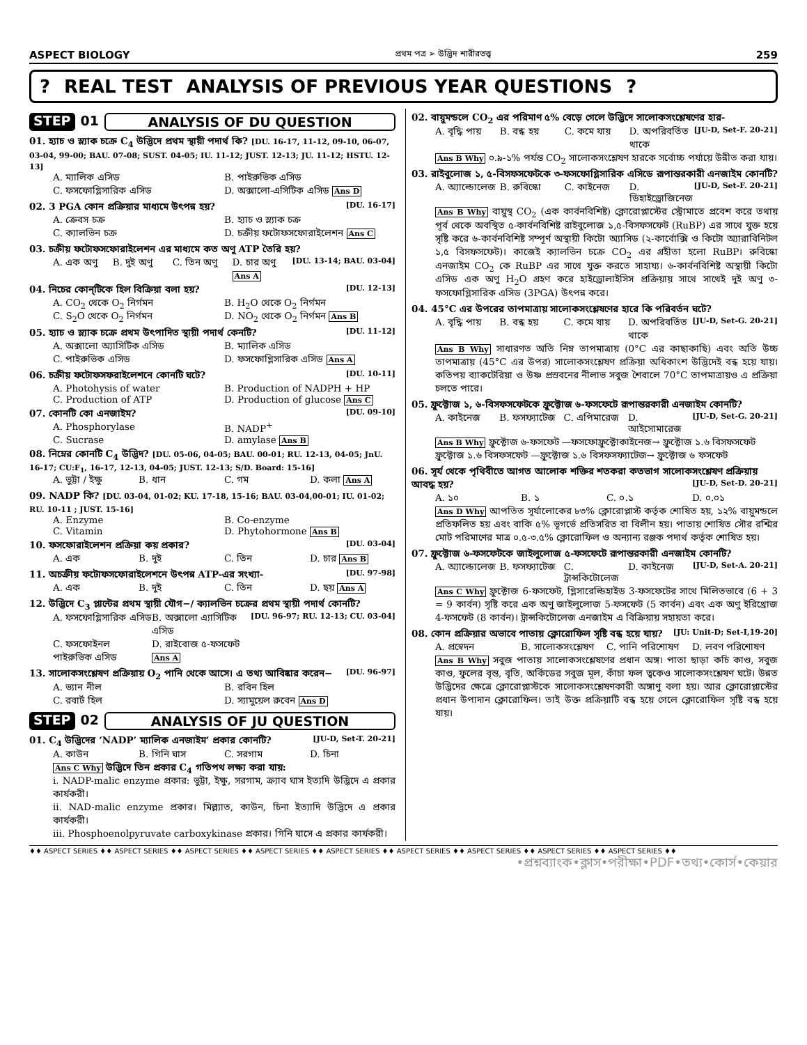ASPECT BIOLOGY প্রথম পত্র ➢ উদ্ভিদ শারীরতত্ত্ব 259
? REAL TEST ANALYSIS OF PREVIOUS YEAR QUESTIONS?
STEP 01 ANALYSIS OF DU QUESTION
01. হ্যাচ ও স্ল্যাক চক্রে C<sub>4</sub> উদ্ভিদে প্রথম স্থায়ী পদার্থ কি? [DU. 16-17, 11-12, 09-10, 06-07, 03-04, 99-00; BAU. 07-08; SUST. 04-05; IU. 11-12; JUST. 12-13; JU. 11-12; HSTU. 12-13]
A. ম্যালিক এসিড B. পাইরুভিক এসিড C. ফসফোগ্লিসারিক এসিড D. অক্সালো-এসিটিক এসিড Ans D
02. 3 PGA কোন প্রক্রিয়ার মাধ্যমে উৎপন্ন হয়? [DU. 16-17]
A. ক্রেবস চক্র B. হ্যাচ ও স্ল্যাক চক্র C. ক্যালভিন চক্র D. চক্রীয় ফটোফসফোরাইলেশন Ans C
03. চক্রীয় ফটোফসফোরাইলেশন এর মাধ্যমে কত অণু ATP তৈরি হয়? [DU. 13-14; BAU. 03-04]
A. এক অণু B. দুই অণু C. তিন অণু D. চার অণু Ans A
04. নিচের কোন্‌টিকে হিল বিক্রিয়া বলা হয়? [DU. 12-13]
A. CO<sub>2</sub> থেকে O<sub>2</sub> নির্গমন B. H<sub>2</sub>O থেকে O<sub>2</sub> নির্গমন C. S<sub>2</sub>O থেকে O<sub>2</sub> নির্গমন D. NO<sub>2</sub> থেকে O<sub>2</sub> নির্গমন Ans B
05. হ্যাচ ও স্ল্যাক চক্রে প্রথম উৎপাদিত স্থায়ী পদার্থ কেনটি? [DU. 11-12]
A. অক্সালো অ্যাসিটিক এসিড B. ম্যালিক এসিড C. পাইরুভিক এসিড D. ফসফোগ্লিসারিক এসিড Ans A
06. চক্রীয় ফটোফসফরাইলেশনে কোনটি ঘটে? [DU. 10-11]
A. Photohysis of water B. Production of NADPH + HP C. Production of ATP D. Production of glucose Ans C
07. কোনটি কো এনজাইম? [DU. 09-10]
A. Phosphorylase B. NADP<sup>+</sup> C. Sucrase D. amylase Ans B
08. নিম্নের কোনটি C<sub>4</sub> উদ্ভিদ? [DU. 05-06, 04-05; BAU. 00-01; RU. 12-13, 04-05; JnU. 16-17; CU:F<sub>1</sub>, 16-17, 12-13, 04-05; JUST. 12-13; S/D. Board: 15-16]
A. ভুট্টা / ইক্ষু B. ধান C. গম D. কলা Ans A
09. NADP কি? [DU. 03-04, 01-02; KU. 17-18, 15-16; BAU. 03-04,00-01; IU. 01-02; RU. 10-11 ; JUST. 15-16]
A. Enzyme B. Co-enzyme C. Vitamin D. Phytohormone Ans B
10. ফসফোরাইলেশন প্রক্রিয়া কয় প্রকার? [DU. 03-04]
A. এক B. দুই C. তিন D. চার Ans B
11. অচক্রীয় ফটোফসফোরাইলেশনে উৎপন্ন ATP-এর সংখ্যা- [DU. 97-98]
A. এক B. দুই C. তিন D. ছয় Ans A
12. উদ্ভিদে C<sub>3</sub> প্লান্টের প্রথম স্থায়ী যৌগ−/ ক্যালভিন চক্রের প্রথম স্থায়ী পদার্থ কোনটি? [DU. 96-97; RU. 12-13; CU. 03-04]
A. ফসফোগ্লিসারিক এসিড B. অক্সালো এ্যাসিটিক এসিড C. ফসফোইনল পাইরুভিক এসিড D. রাইবোজ ৫-ফসফেট Ans A
13. সালোকসংশ্লেষণ প্রক্রিয়ায় O<sub>2</sub> পানি থেকে আসে। এ তথ্য আবিষ্কার করেন− [DU. 96-97]
A. ভ্যান নীল B. রবিন হিল C. রবার্ট হিল D. স্যামুয়েল রুবেন Ans D
STEP 02 ANALYSIS OF JU QUESTION
01. C<sub>4</sub> উদ্ভিদের ‘NADP’ ম্যালিক এনজাইম’ প্রকার কোনটি? [JU-D, Set-T. 20-21]
A. কাউন B. গিনি ঘাস C. সরগাম D. চিনা
Ans C Why উদ্ভিদে তিন প্রকার C<sub>4</sub> গতিপথ লক্ষ্য করা যায়:
i. NADP-malic enzyme প্রকার: ভুট্টা, ইক্ষু, সরগাম, ক্র্যাব ঘাস ইত্যদি উদ্ভিদে এ প্রকার কার্যকরী।
ii. NAD-malic enzyme প্রকার। মিল্ল্যাত, কাউন, চিনা ইত্যাদি উদ্ভিদে এ প্রকার কার্যকরী।
iii. Phosphoenolpyruvate carboxykinase প্রকার। গিনি ঘাসে এ প্রকার কার্যকরী।
02. বায়ুমন্ডলে CO<sub>2</sub> এর পরিমাণ ৫% বেড়ে গেলে উদ্ভিদে সালোকসংশ্লেষণের হার- [JU-D, Set-F. 20-21]
A. বৃদ্ধি পায় B. বন্ধ হয় C. কমে যায় D. অপরিবর্তিত থাকে
Ans B Why ০.৯-১% পর্যন্ত CO<sub>2</sub> সালোকসংশ্লেষণ হারকে সর্বোচ্চ পর্যায়ে উন্নীত করা যায়।
03. রাইবুলোজ ১, ৫-বিসফসফেটকে ৩-ফসফোগ্লিসারিক এসিডে রূপান্তরকারী এনজাইম কোনটি? [JU-D, Set-F. 20-21]
A. অ্যাল্ডোলেজ B. রুবিস্কো C. কাইনেজ D. ডিহাইড্রোজিনেজ
Ans B Why বায়ুস্থ CO<sub>2</sub> (এক কার্বনবিশিষ্ট) ক্লোরোপ্লাস্টের স্ট্রোমাতে প্রবেশ করে তথায় পূর্ব থেকে অবস্থিত ৫-কার্বনবিশিষ্ট রাইবুলোজ ১,৫-বিসফসফেট (RuBP) এর সাথে যুক্ত হয়ে সৃষ্টি করে ৬-কার্বনবিশিষ্ট সম্পূর্ণ অস্থায়ী কিটো অ্যাসিড (২-কার্বোক্সি ও কিটো অ্যারাবিনিটল ১,৫ বিসফসফেট)। কাজেই ক্যালভিন চক্রে CO<sub>2</sub> এর গ্রহীতা হলো RuBP। রুবিস্কো এনজাইম CO<sub>2</sub> কে RuBP এর সাথে যুক্ত করতে সাহায্য। ৬-কার্বনবিশিষ্ট অস্থায়ী কিটো এসিড এক অণু H<sub>2</sub>O গ্রহণ করে হাইড্রোলাইসিস প্রক্রিয়ায় সাথে সাথেই দুই অণু ৩-ফসফোগ্লিসারিক এসিড (3PGA) উৎপন্ন করে।
04. 45°C এর উপরের তাপমাত্রায় সালোকসংশ্লেষণের হারে কি পরিবর্তন ঘটে? [JU-D, Set-G. 20-21]
A. বৃদ্ধি পায় B. বন্ধ হয় C. কমে যায় D. অপরিবর্তিত থাকে
Ans B Why সাধারণত অতি নিম্ন তাপমাত্রায় (0°C এর কাছাকাছি) এবং অতি উচ্চ তাপমাত্রায় (45°C এর উপর) সালোকসংশ্লেষণ প্রক্রিয়া অধিকাংশ উদ্ভিদেই বন্ধ হয়ে যায়। কতিপয় ব্যাকটেরিয়া ও উষ্ণ প্রস্রবনের নীলাভ সবুজ শৈবালে 70°C তাপমাত্রায়ও এ প্রক্রিয়া চলতে পারে।
05. ফ্রুক্টোজ ১, ৬-বিসফসফেটকে ফ্রুক্টোজ ৬-ফসফেটে রূপান্তরকারী এনজাইম কোনটি? [JU-D, Set-G. 20-21]
A. কাইনেজ B. ফসফ্যাটেজ C. এপিমারেজ D. আইসোমারেজ
Ans B Why ফ্রুক্টোজ ৬-ফসফেট —ফসফোফ্রুক্টোকাইনেজ→ ফ্রুক্টোজ ১.৬ বিসফসফেট
ফ্রুক্টোজ ১.৬ বিসফসফেট —ফ্রুক্টোজ ১.৬ বিসফসফ্যাটেজ→ ফ্রুক্টোজ ৬ ফসফেট
06. সূর্য থেকে পৃথিবীতে আগত আলোক শক্তির শতকরা কতভাগ সালোকসংশ্লেষণ প্রক্রিয়ায় আবদ্ধ হয়? [JU-D, Set-D. 20-21]
A. ১০ B. ১ C. ০.১ D. ০.০১
Ans D Why আপতিত সূর্যালোকের ৮৩% ক্লোরোপ্লাস্ট কর্তৃক শোষিত হয়, ১২% বায়ুমন্ডলে প্রতিফলিত হয় এবং বাকি ৫% ভূগর্ভে প্রতিসরিত বা বিলীন হয়। পাতায় শোষিত সৌর রশ্মির মোট পরিমাণের মাত্র ০.৫-৩.৫% ক্লোরোফিল ও অন্যান্য রঞ্জক পদার্থ কর্তৃক শোষিত হয়।
07. ফ্রুক্টোজ ৬-ফসফেটকে জাইলুলোজ ৫-ফসফেটে রূপান্তরকারী এনজাইম কোনটি? [JU-D, Set-A. 20-21]
A. অ্যাল্ডোলেজ B. ফসফ্যাটেজ C. ট্রান্সকিটোলেজ D. কাইনেজ
Ans C Why ফ্রুক্টোজ 6-ফসফেট, গ্লিসারেল্ডিহাইড 3-ফসফেটের সাথে মিলিতভাবে (6 + 3 = 9 কার্বন) সৃষ্টি করে এক অণু জাইলুলোজ 5-ফসফেট (5 কার্বন) এবং এক অণু ইরিথ্রোজ 4-ফসফেট (8 কার্বন)। ট্রান্সকিটোলেজ এনজাইম এ বিক্রিয়ায় সহায়তা করে।
08. কোন প্রক্রিয়ার অভাবে পাতায় ক্লোরোফিল সৃষ্টি বন্ধ হয়ে যায়? [JU: Unit-D; Set-I,19-20]
A. প্রস্বেদন B. সালোকসংশ্লেষণ C. পানি পরিশোষণ D. লবণ পরিশোষণ
Ans B Why সবুজ পাতায় সালোকসংশ্লেষণের প্রধান অঙ্গ। পাতা ছাড়া কচি কাণ্ড, সবুজ কাণ্ড, ফুলের বৃন্ত, বৃতি, অর্কিডের সবুজ মূল, কাঁচা ফল ত্বকেও সালোকসংশ্লেষণ ঘটে। উন্নত উদ্ভিদের ক্ষেত্রে ক্লোরোপ্লাস্টকে সালোকসংশ্লেষণকারী অঙ্গাণু বলা হয়। আর ক্লোরোপ্লাস্টের প্রধান উপাদান ক্লোরোফিল। তাই উক্ত প্রক্রিয়াটি বন্ধ হয়ে গেলে ক্লোরোফিল সৃষ্টি বন্ধ হয়ে যায়।
♦♦ ASPECT SERIES ♦♦ ASPECT SERIES ♦♦ ASPECT SERIES ♦♦ ASPECT SERIES ♦♦ ASPECT SERIES ♦♦ ASPECT SERIES ♦♦ ASPECT SERIES ♦♦ ASPECT SERIES ♦♦ ASPECT SERIES ♦♦
•প্রশ্নব্যাংক•ক্লাস•পরীক্ষা•PDF•তথ্য•কোর্স•কেয়ার